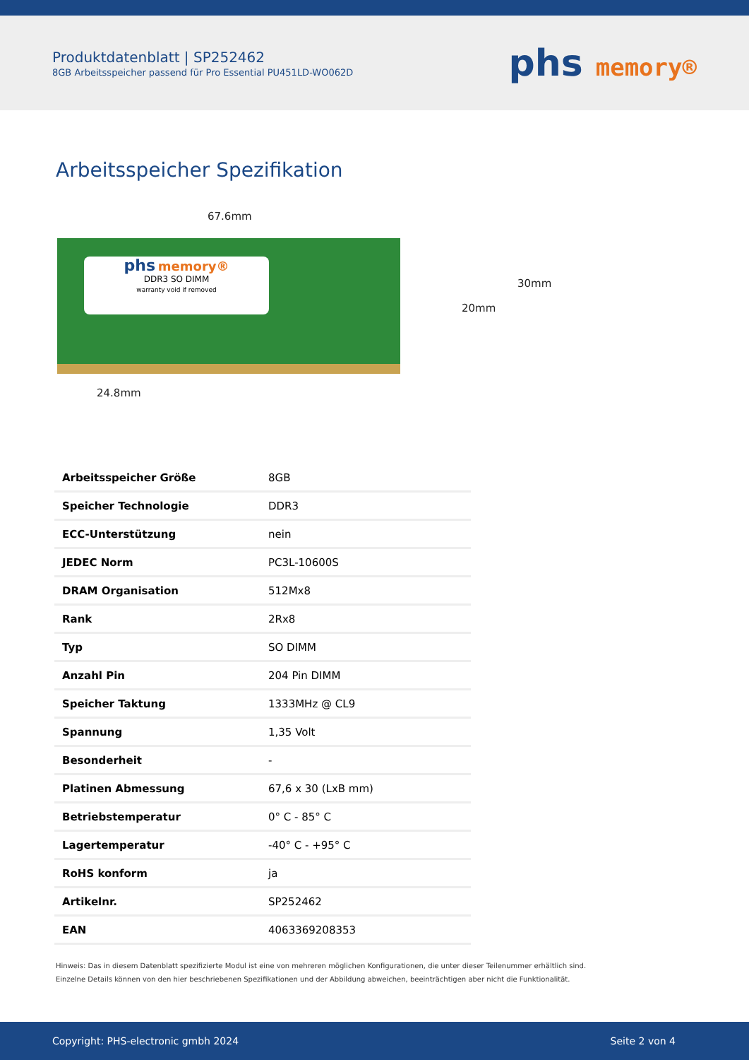Produktdatenblatt | SP252462
8GB Arbeitsspeicher passend für Pro Essential PU451LD-WO062D
phs memory®
Arbeitsspeicher Spezifikation
67.6mm
phs memory®
DDR3 SO DIMM
warranty void if removed
20mm
30mm
24.8mm
| Arbeitsspeicher Größe | 8GB |
| Speicher Technologie | DDR3 |
| ECC-Unterstützung | nein |
| JEDEC Norm | PC3L-10600S |
| DRAM Organisation | 512Mx8 |
| Rank | 2Rx8 |
| Typ | SO DIMM |
| Anzahl Pin | 204 Pin DIMM |
| Speicher Taktung | 1333MHz @ CL9 |
| Spannung | 1,35 Volt |
| Besonderheit | - |
| Platinen Abmessung | 67,6 x 30 (LxB mm) |
| Betriebstemperatur | 0° C - 85° C |
| Lagertemperatur | -40° C - +95° C |
| RoHS konform | ja |
| Artikelnr. | SP252462 |
| EAN | 4063369208353 |
Hinweis: Das in diesem Datenblatt spezifizierte Modul ist eine von mehreren möglichen Konfigurationen, die unter dieser Teilenummer erhältlich sind.
Einzelne Details können von den hier beschriebenen Spezifikationen und der Abbildung abweichen, beeinträchtigen aber nicht die Funktionalität.
Copyright: PHS-electronic gmbh 2024 Seite 2 von 4